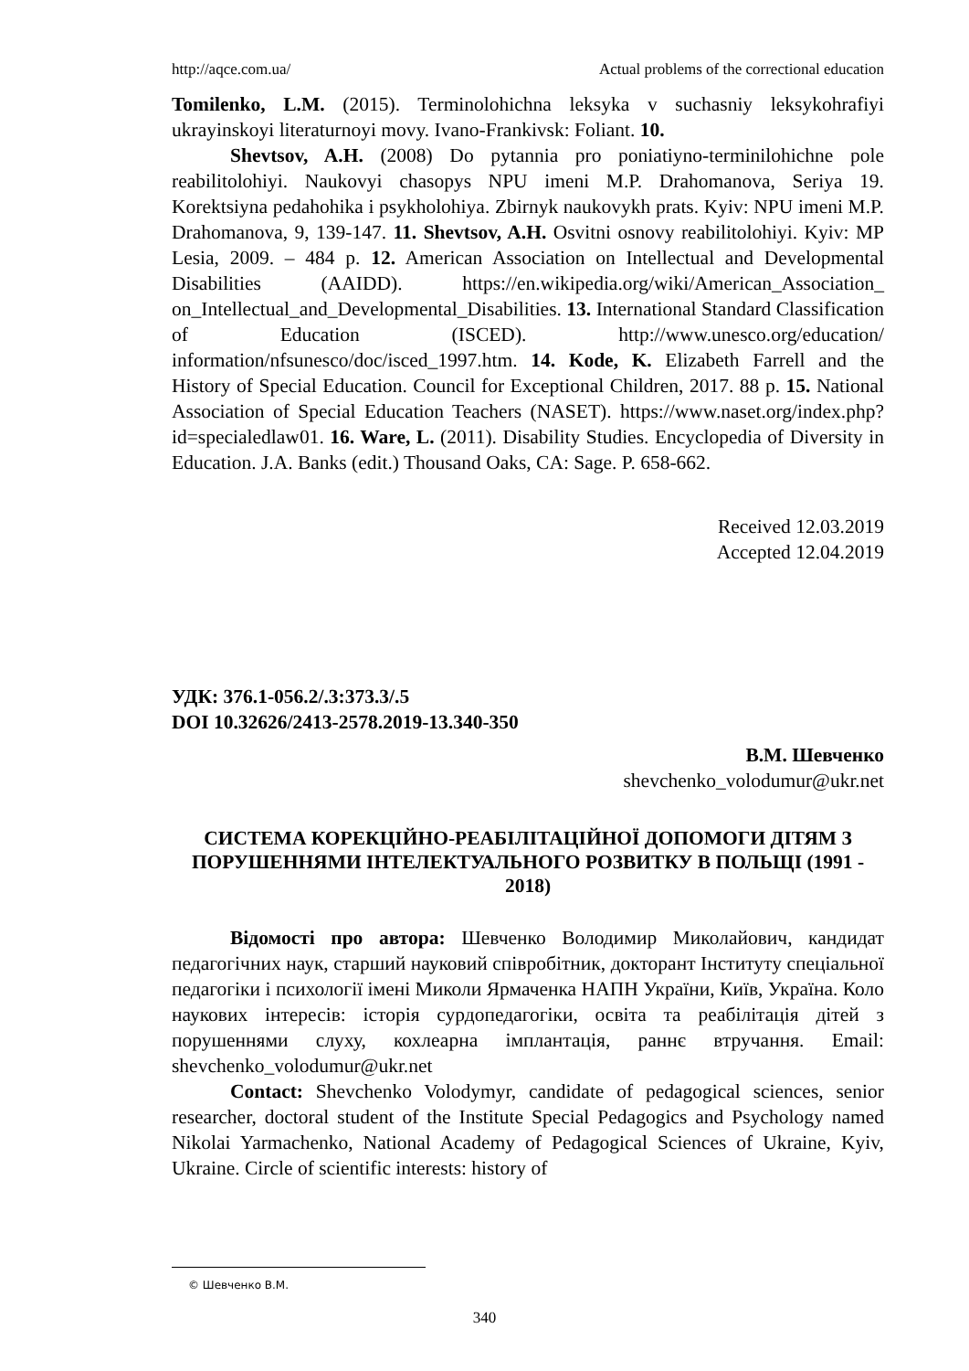http://aqce.com.ua/ Actual problems of the correctional education
Tomilenko, L.M. (2015). Terminolohichna leksyka v suchasniy leksykohrafiyi ukrayinskoyi literaturnoyi movy. Ivano-Frankivsk: Foliant. 10.
Shevtsov, A.H. (2008) Do pytannia pro poniatiyno-terminilohichne pole reabilitolohiyi. Naukovyi chasopys NPU imeni M.P. Drahomanova, Seriya 19. Korektsiyna pedahohika i psykholohiya. Zbirnyk naukovykh prats. Kyiv: NPU imeni M.P. Drahomanova, 9, 139-147. 11. Shevtsov, A.H. Osvitni osnovy reabilitolohiyi. Kyiv: MP Lesia, 2009. – 484 p. 12. American Association on Intellectual and Developmental Disabilities (AAIDD). https://en.wikipedia.org/wiki/American_Association_ on_Intellectual_and_Developmental_Disabilities. 13. International Standard Classification of Education (ISCED). http://www.unesco.org/education/ information/nfsunesco/doc/isced_1997.htm. 14. Kode, K. Elizabeth Farrell and the History of Special Education. Council for Exceptional Children, 2017. 88 p. 15. National Association of Special Education Teachers (NASET). https://www.naset.org/index.php?id=specialedlaw01. 16. Ware, L. (2011). Disability Studies. Encyclopedia of Diversity in Education. J.A. Banks (edit.) Thousand Oaks, CA: Sage. P. 658-662.
Received 12.03.2019
Accepted 12.04.2019
УДК: 376.1-056.2/.3:373.3/.5
DOI 10.32626/2413-2578.2019-13.340-350
В.М. Шевченко
shevchenko_volodumur@ukr.net
СИСТЕМА КОРЕКЦІЙНО-РЕАБІЛІТАЦІЙНОЇ ДОПОМОГИ ДІТЯМ З ПОРУШЕННЯМИ ІНТЕЛЕКТУАЛЬНОГО РОЗВИТКУ В ПОЛЬЩІ (1991 - 2018)
Відомості про автора: Шевченко Володимир Миколайович, кандидат педагогічних наук, старший науковий співробітник, докторант Інституту спеціальної педагогіки і психології імені Миколи Ярмаченка НАПН України, Київ, Україна. Коло наукових інтересів: історія сурдопедагогіки, освіта та реабілітація дітей з порушеннями слуху, кохлеарна імплантація, раннє втручання. Email: shevchenko_volodumur@ukr.net
Contact: Shevchenko Volodymyr, candidate of pedagogical sciences, senior researcher, doctoral student of the Institute Special Pedagogics and Psychology named Nikolai Yarmachenko, National Academy of Pedagogical Sciences of Ukraine, Kyiv, Ukraine. Circle of scientific interests: history of
© Шевченко В.М.
340